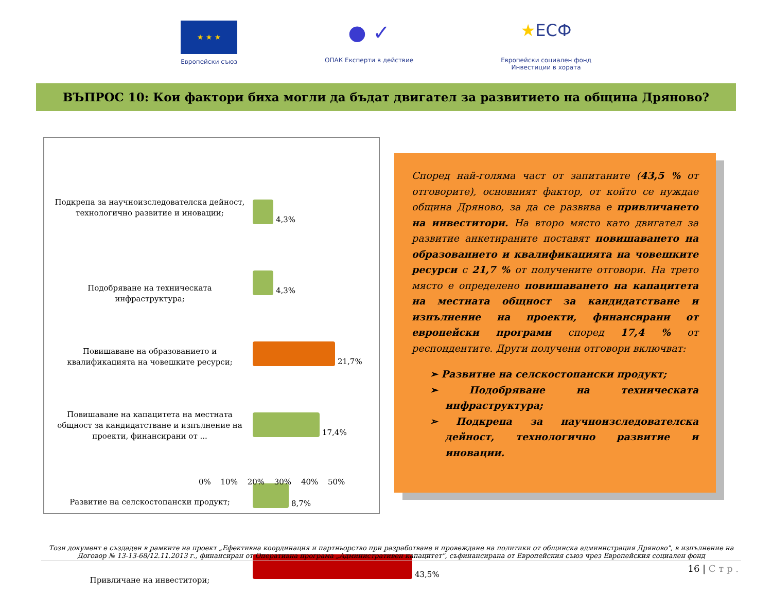★ ★ ★
Европейски съюз
● ✓
ОПАК Експерти в действие
★ЕСФ
Европейски социален фонд
Инвестиции в хората
ВЪПРОС 10: Кои фактори биха могли да бъдат двигател за развитието на община Дряново?
Подкрепа за научноизследователска дейност, технологично развитие и иновации;
4,3%
Подобряване на техническата инфраструктура;
4,3%
Повишаване на образованието и квалификацията на човешките ресурси;
21,7%
Повишаване на капацитета на местната общност за кандидатстване и изпълнение на проекти, финансирани от ...
17,4%
Развитие на селскостопански продукт; 8,7%
Привличане на инвеститори;
43,5%
0% 10% 20% 30% 40% 50%
Според най-голяма част от запитаните (43,5 % от отговорите), основният фактор, от който се нуждае община Дряново, за да се развива е привличането на инвеститори. На второ място като двигател за развитие анкетираните поставят повишаването на образованието и квалификацията на човешките ресурси с 21,7 % от получените отговори. На трето място е определено повишаването на капацитета на местната общност за кандидатстване и изпълнение на проекти, финансирани от европейски програми според 17,4 % от респондентите. Други получени отговори включват:
➢ Развитие на селскостопански продукт;
➢ Подобряване на техническата инфраструктура;
➢ Подкрепа за научноизследователска дейност, технологично развитие и иновации.
Този документ е създаден в рамките на проект „Ефективна координация и партньорство при разработване и провеждане на политики от общинска администрация Дряново", в изпълнение на Договор № 13-13-68/12.11.2013 г., финансиран от Оперативна програма „Административен капацитет", съфинансирана от Европейския съюз чрез Европейския социален фонд
16 | С т р .